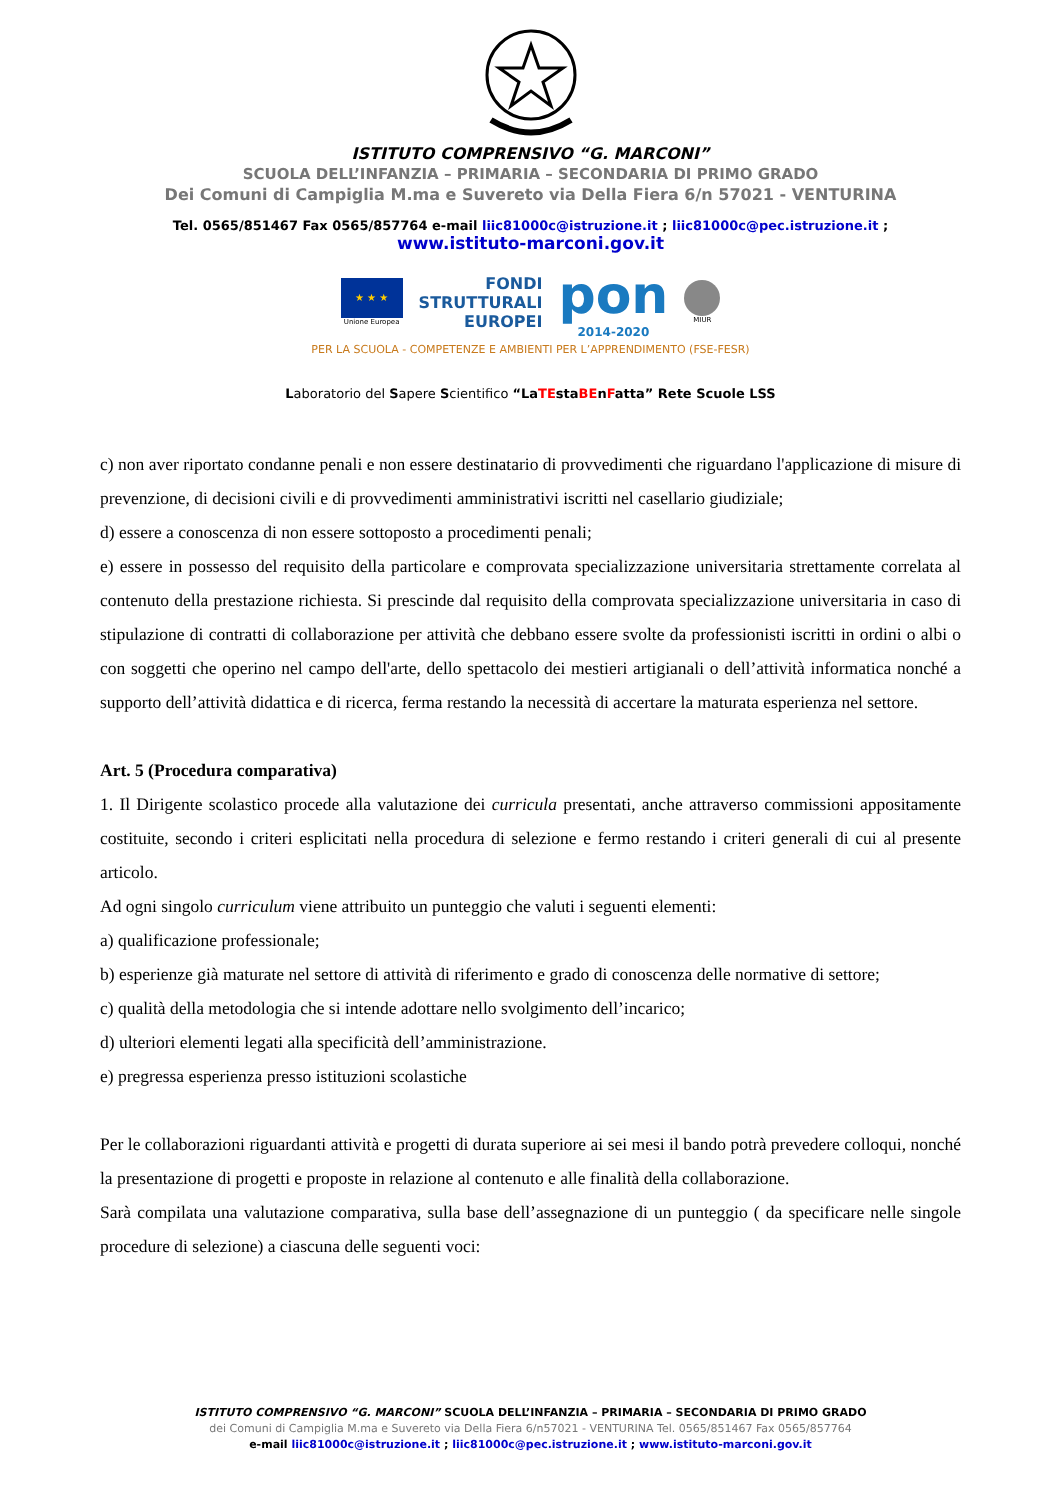ISTITUTO COMPRENSIVO “G. MARCONI”
SCUOLA DELL’INFANZIA – PRIMARIA – SECONDARIA DI PRIMO GRADO
Dei Comuni di Campiglia M.ma e Suvereto via Della Fiera 6/n 57021 - VENTURINA
Tel. 0565/851467 Fax 0565/857764 e-mail liic81000c@istruzione.it ; liic81000c@pec.istruzione.it ;
www.istituto-marconi.gov.it
★ ★ ★
Unione Europea
FONDI
STRUTTURALI
EUROPEI
pon
2014-2020
MIUR
PER LA SCUOLA - COMPETENZE E AMBIENTI PER L’APPRENDIMENTO (FSE-FESR)
Laboratorio del Sapere Scientifico “LaTEstaBEnFatta” Rete Scuole LSS
c) non aver riportato condanne penali e non essere destinatario di provvedimenti che riguardano l'applicazione di misure di prevenzione, di decisioni civili e di provvedimenti amministrativi iscritti nel casellario giudiziale;
d) essere a conoscenza di non essere sottoposto a procedimenti penali;
e) essere in possesso del requisito della particolare e comprovata specializzazione universitaria strettamente correlata al contenuto della prestazione richiesta. Si prescinde dal requisito della comprovata specializzazione universitaria in caso di stipulazione di contratti di collaborazione per attività che debbano essere svolte da professionisti iscritti in ordini o albi o con soggetti che operino nel campo dell'arte, dello spettacolo dei mestieri artigianali o dell’attività informatica nonché a supporto dell’attività didattica e di ricerca, ferma restando la necessità di accertare la maturata esperienza nel settore.
Art. 5 (Procedura comparativa)
1. Il Dirigente scolastico procede alla valutazione dei curricula presentati, anche attraverso commissioni appositamente costituite, secondo i criteri esplicitati nella procedura di selezione e fermo restando i criteri generali di cui al presente articolo.
Ad ogni singolo curriculum viene attribuito un punteggio che valuti i seguenti elementi:
a) qualificazione professionale;
b) esperienze già maturate nel settore di attività di riferimento e grado di conoscenza delle normative di settore;
c) qualità della metodologia che si intende adottare nello svolgimento dell’incarico;
d) ulteriori elementi legati alla specificità dell’amministrazione.
e) pregressa esperienza presso istituzioni scolastiche
Per le collaborazioni riguardanti attività e progetti di durata superiore ai sei mesi il bando potrà prevedere colloqui, nonché la presentazione di progetti e proposte in relazione al contenuto e alle finalità della collaborazione.
Sarà compilata una valutazione comparativa, sulla base dell’assegnazione di un punteggio ( da specificare nelle singole procedure di selezione) a ciascuna delle seguenti voci:
ISTITUTO COMPRENSIVO “G. MARCONI” SCUOLA DELL’INFANZIA – PRIMARIA – SECONDARIA DI PRIMO GRADO
dei Comuni di Campiglia M.ma e Suvereto via Della Fiera 6/n57021 - VENTURINA Tel. 0565/851467 Fax 0565/857764
e-mail liic81000c@istruzione.it ; liic81000c@pec.istruzione.it ; www.istituto-marconi.gov.it